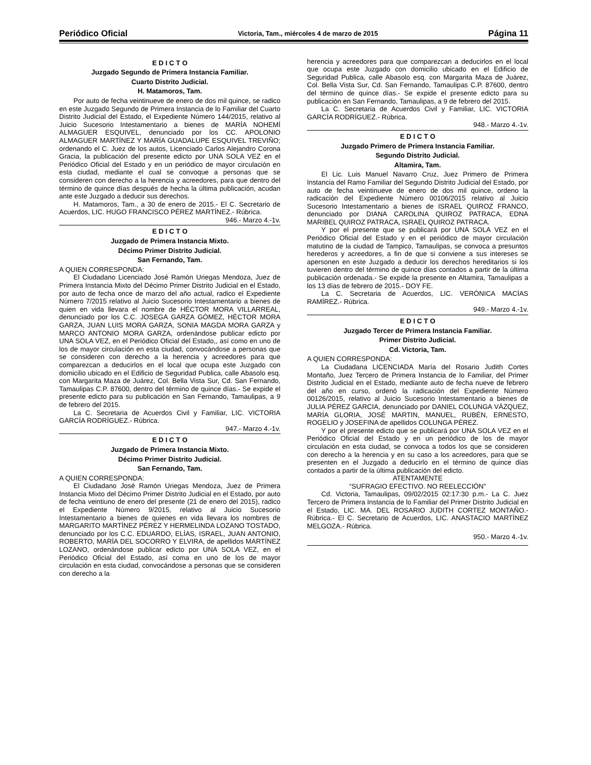Periódico Oficial Victoria, Tam., miércoles 4 de marzo de 2015 Página 11
E D I C T O
Juzgado Segundo de Primera Instancia Familiar.
Cuarto Distrito Judicial.
H. Matamoros, Tam.
Por auto de fecha veintinueve de enero de dos mil quince, se radico en este Juzgado Segundo de Primera Instancia de lo Familiar del Cuarto Distrito Judicial del Estado, el Expediente Número 144/2015, relativo al Juicio Sucesorio Intestamentario a bienes de MARÍA NOHEMÍ ALMAGUER ESQUIVEL, denunciado por los CC. APOLONIO ALMAGUER MARTÍNEZ Y MARÍA GUADALUPE ESQUIVEL TREVIÑO; ordenando el C. Juez de los autos, Licenciado Carlos Alejandro Corona Gracia, la publicación del presente edicto por UNA SOLA VEZ en el Periódico Oficial del Estado y en un periódico de mayor circulación en esta ciudad, mediante el cual se convoque a personas que se consideren con derecho a la herencia y acreedores, para que dentro del término de quince días después de hecha la última publicación, acudan ante este Juzgado a deducir sus derechos.
H. Matamoros, Tam., a 30 de enero de 2015.- El C. Secretario de Acuerdos, LIC. HUGO FRANCISCO PÉREZ MARTÍNEZ.- Rúbrica.
946.- Marzo 4.-1v.
E D I C T O
Juzgado de Primera Instancia Mixto.
Décimo Primer Distrito Judicial.
San Fernando, Tam.
A QUIEN CORRESPONDA:
El Ciudadano Licenciado José Ramón Uriegas Mendoza, Juez de Primera Instancia Mixto del Décimo Primer Distrito Judicial en el Estado, por auto de fecha once de marzo del año actual, radico el Expediente Número 7/2015 relativo al Juicio Sucesorio Intestamentario a bienes de quien en vida llevara el nombre de HÉCTOR MORA VILLARREAL, denunciado por los C.C. JOSEGA GARZA GÓMEZ, HÉCTOR MORA GARZA, JUAN LUIS MORA GARZA, SONIA MAGDA MORA GARZA y MARCO ANTONIO MORA GARZA, ordenándose publicar edicto por UNA SOLA VEZ, en el Periódico Oficial del Estado,, así como en uno de los de mayor circulación en esta ciudad, convocándose a personas que se consideren con derecho a la herencia y acreedores para que comparezcan a deducirlos en el local que ocupa este Juzgado con domicilio ubicado en el Edificio de Seguridad Publica, calle Abasolo esq. con Margarita Maza de Juárez, Col. Bella Vista Sur, Cd. San Fernando, Tamaulipas C.P. 87600, dentro del término de quince días.- Se expide el presente edicto para su publicación en San Fernando, Tamaulipas, a 9 de febrero del 2015.
La C. Secretaria de Acuerdos Civil y Familiar, LIC. VICTORIA GARCÍA RODRÍGUEZ.- Rúbrica.
947.- Marzo 4.-1v.
E D I C T O
Juzgado de Primera Instancia Mixto.
Décimo Primer Distrito Judicial.
San Fernando, Tam.
A QUIEN CORRESPONDA:
El Ciudadano José Ramón Uriegas Mendoza, Juez de Primera Instancia Mixto del Décimo Primer Distrito Judicial en el Estado, por auto de fecha veintiuno de enero del presente (21 de enero del 2015), radico el Expediente Número 9/2015, relativo al Juicio Sucesorio Intestamentario a bienes de quienes en vida llevara los nombres de MARGARITO MARTÍNEZ PÉREZ Y HERMELINDA LOZANO TOSTADO, denunciado por los C.C. EDUARDO, ELÍAS, ISRAEL, JUAN ANTONIO, ROBERTO, MARÍA DEL SOCORRO Y ELVIRA, de apellidos MARTÍNEZ LOZANO, ordenándose publicar edicto por UNA SOLA VEZ, en el Periódico Oficial del Estado, así coma en uno de los de mayor circulación en esta ciudad, convocándose a personas que se consideren con derecho a la
herencia y acreedores para que comparezcan a deducirlos en el local que ocupa este Juzgado con domicilio ubicado en el Edificio de Seguridad Publica, calle Abasolo esq. con Margarita Maza de Juárez, Col. Bella Vista Sur, Cd. San Fernando, Tamaulipas C.P. 87600, dentro del término de quince días.- Se expide el presente edicto para su publicación en San Fernando, Tamaulipas, a 9 de febrero del 2015.
La C. Secretaria de Acuerdos Civil y Familiar, LIC. VICTORIA GARCÍA RODRÍGUEZ.- Rúbrica.
948.- Marzo 4.-1v.
E D I C T O
Juzgado Primero de Primera Instancia Familiar.
Segundo Distrito Judicial.
Altamira, Tam.
El Lic. Luis Manuel Navarro Cruz, Juez Primero de Primera Instancia del Ramo Familiar del Segundo Distrito Judicial del Estado, por auto de fecha veintinueve de enero de dos mil quince, ordeno la radicación del Expediente Número 00106/2015 relativo al Juicio Sucesorio Intestamentario a bienes de ISRAEL QUIROZ FRANCO, denunciado por DIANA CAROLINA QUIROZ PATRACA, EDNA MARIBEL QUIROZ PATRACA, ISRAEL QUIROZ PATRACA.
Y por el presente que se publicará por UNA SOLA VEZ en el Periódico Oficial del Estado y en el periódico de mayor circulación matutino de la ciudad de Tampico, Tamaulipas, se convoca a presuntos herederos y acreedores, a fin de que si conviene a sus intereses se apersonen en este Juzgado a deducir los derechos hereditarios si los tuvieren dentro del término de quince días contados a partir de la última publicación ordenada.- Se expide la presente en Altamira, Tamaulipas a los 13 días de febrero de 2015.- DOY FE.
La C. Secretaria de Acuerdos, LIC. VERÓNICA MACÍAS RAMÍREZ.- Rúbrica.
949.- Marzo 4.-1v.
E D I C T O
Juzgado Tercer de Primera Instancia Familiar.
Primer Distrito Judicial.
Cd. Victoria, Tam.
A QUIEN CORRESPONDA:
La Ciudadana LICENCIADA María del Rosario Judith Cortes Montaño, Juez Tercero de Primera Instancia de lo Familiar, del Primer Distrito Judicial en el Estado, mediante auto de fecha nueve de febrero del año en curso, ordenó la radicación del Expediente Número 00126/2015, relativo al Juicio Sucesorio Intestamentario a bienes de JULIA PÉREZ GARCIA, denunciado por DANIEL COLUNGA VÁZQUEZ, MARÍA GLORIA, JOSÉ MARTIN, MANUEL, RUBÉN, ERNESTO, ROGELIO y JOSEFINA de apellidos COLUNGA PÉREZ.
Y por el presente edicto que se publicará por UNA SOLA VEZ en el Periódico Oficial del Estado y en un periódico de los de mayor circulación en esta ciudad, se convoca a todos los que se consideren con derecho a la herencia y en su caso a los acreedores, para que se presenten en el Juzgado a deducirlo en el término de quince días contados a partir de la última publicación del edicto.
ATENTAMENTE
“SUFRAGIO EFECTIVO. NO REELECCIÓN”
Cd. Victoria, Tamaulipas, 09/02/2015 02:17:30 p.m.- La C. Juez Tercero de Primera Instancia de lo Familiar del Primer Distrito Judicial en el Estado, LIC. MA. DEL ROSARIO JUDITH CORTEZ MONTAÑO.- Rúbrica.- El C. Secretario de Acuerdos, LIC. ANASTACIO MARTÍNEZ MELGOZA.- Rúbrica.
950.- Marzo 4.-1v.